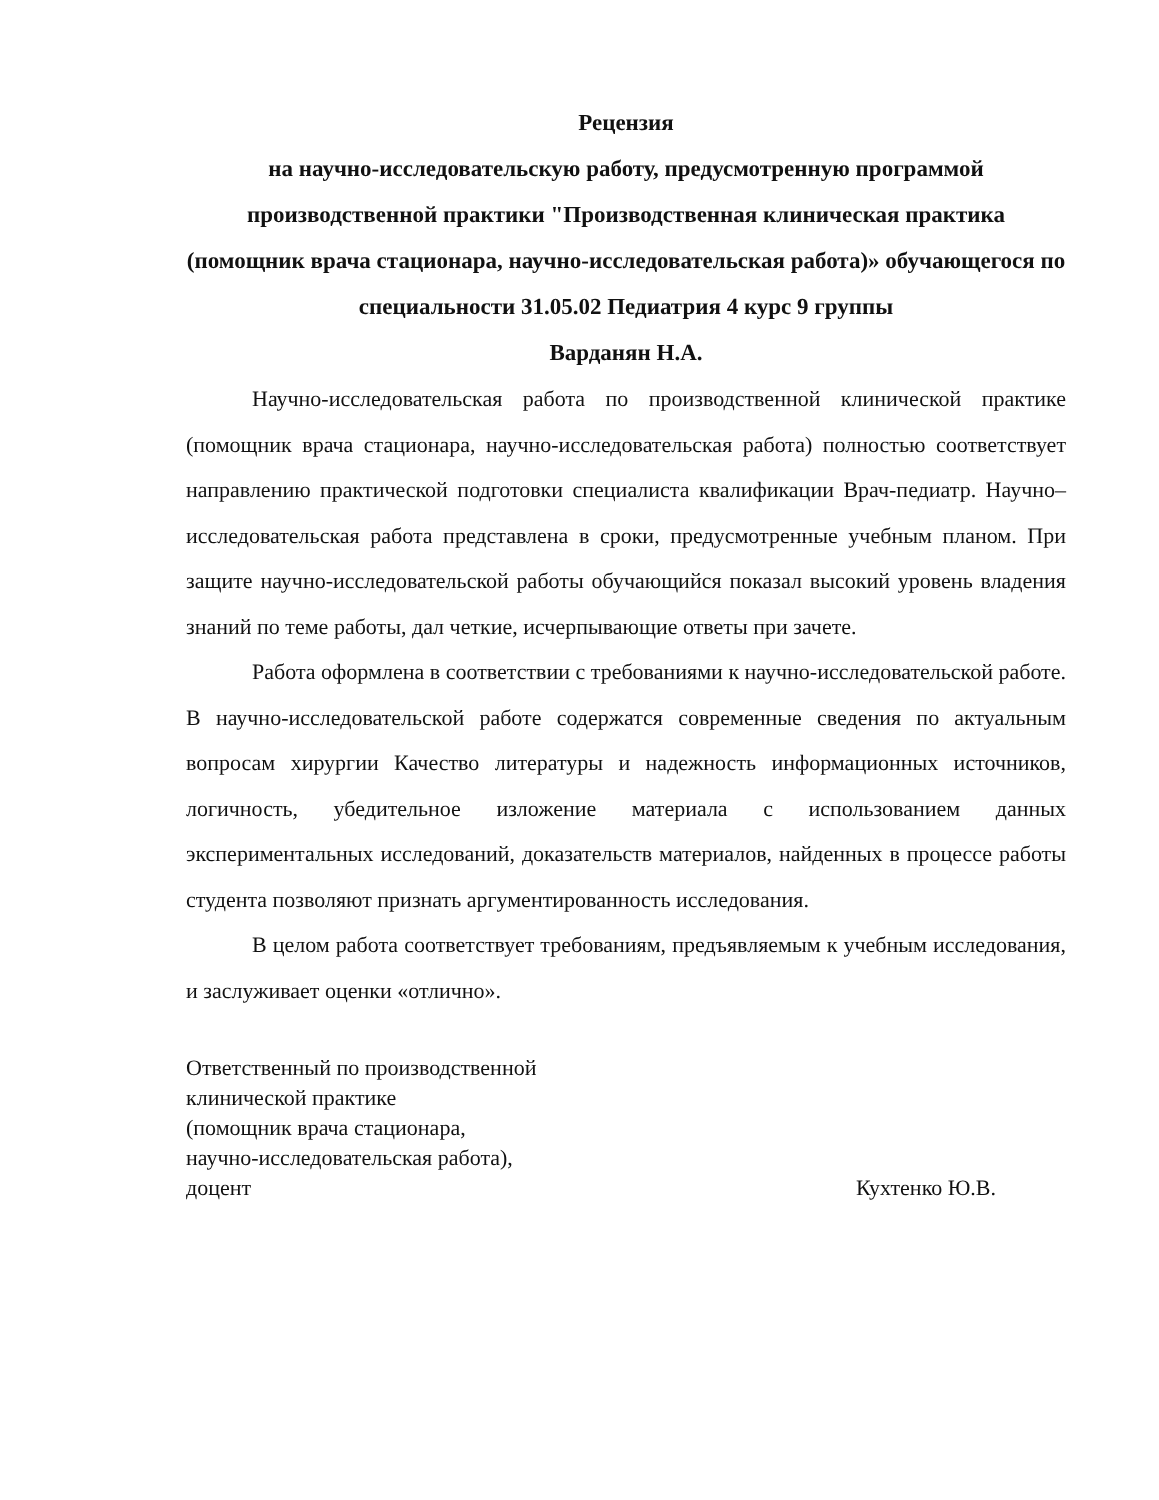Рецензия
на научно-исследовательскую работу, предусмотренную программой производственной практики "Производственная клиническая практика (помощник врача стационара, научно-исследовательская работа)» обучающегося по специальности 31.05.02 Педиатрия 4 курс 9 группы
Варданян Н.А.
Научно-исследовательская работа по производственной клинической практике (помощник врача стационара, научно-исследовательская работа) полностью соответствует направлению практической подготовки специалиста квалификации Врач-педиатр. Научно–исследовательская работа представлена в сроки, предусмотренные учебным планом. При защите научно-исследовательской работы обучающийся показал высокий уровень владения знаний по теме работы, дал четкие, исчерпывающие ответы при зачете.
Работа оформлена в соответствии с требованиями к научно-исследовательской работе. В научно-исследовательской работе содержатся современные сведения по актуальным вопросам хирургии Качество литературы и надежность информационных источников, логичность, убедительное изложение материала с использованием данных экспериментальных исследований, доказательств материалов, найденных в процессе работы студента позволяют признать аргументированность исследования.
В целом работа соответствует требованиям, предъявляемым к учебным исследования, и заслуживает оценки «отлично».
Ответственный по производственной
клинической практике
(помощник врача стационара,
научно-исследовательская работа),
доцент
Кухтенко Ю.В.